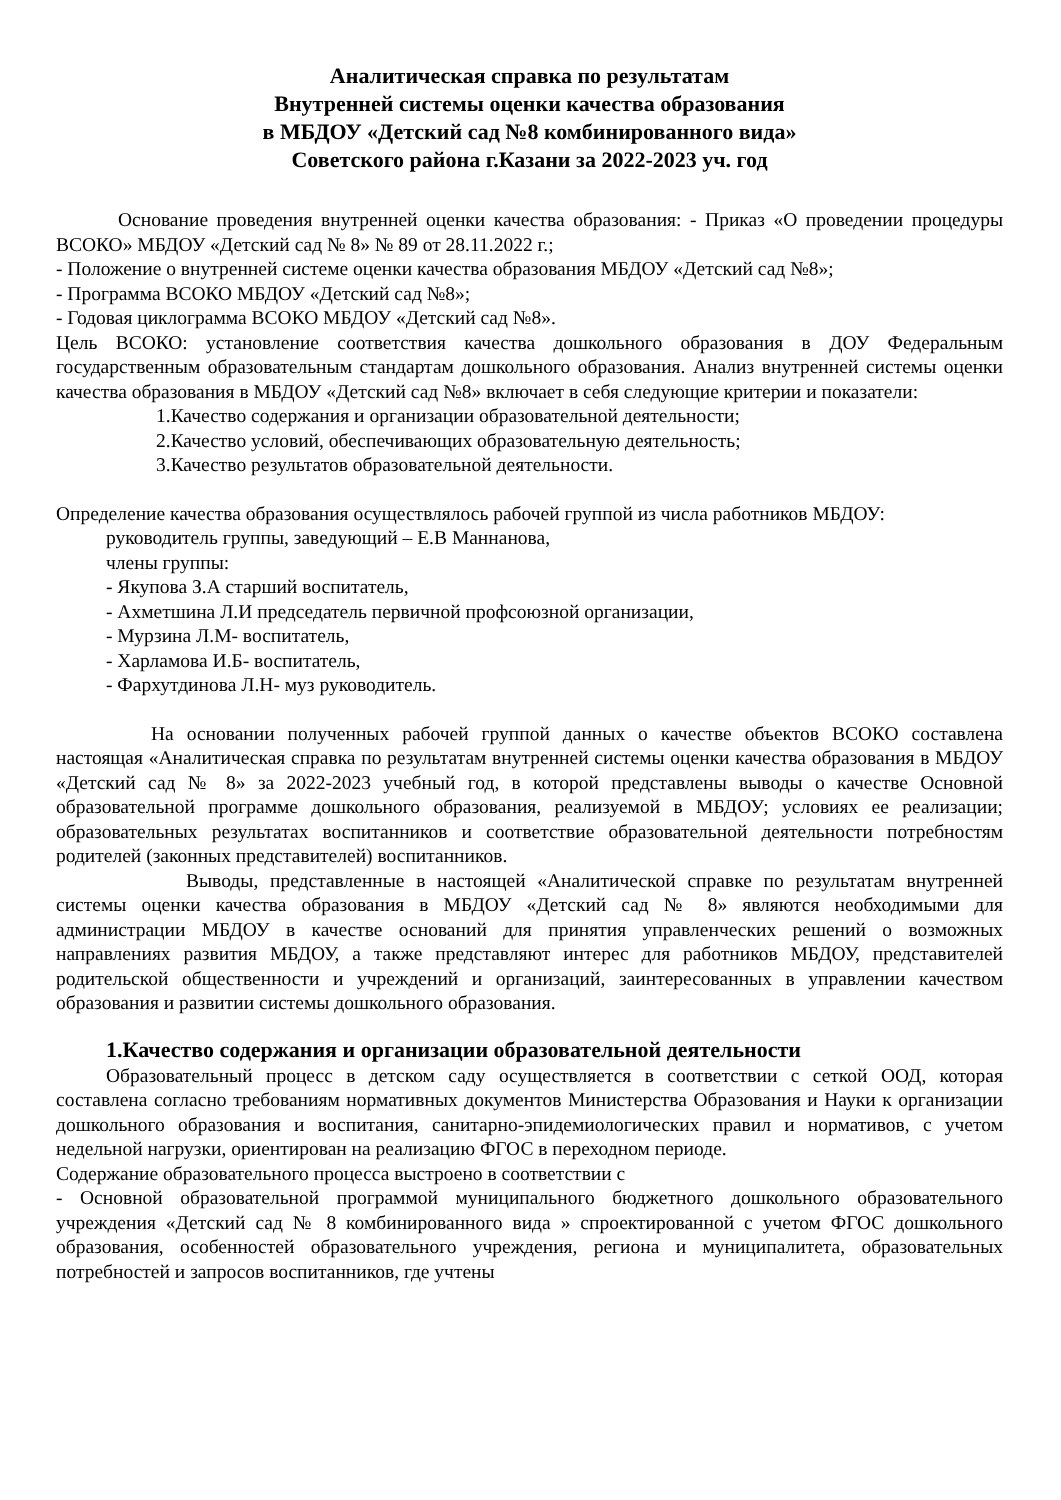Аналитическая справка по результатам
Внутренней системы оценки качества образования
в МБДОУ «Детский сад №8 комбинированного вида»
Советского района г.Казани за 2022-2023 уч. год
Основание проведения внутренней оценки качества образования: - Приказ «О проведении процедуры ВСОКО» МБДОУ «Детский сад № 8» № 89 от 28.11.2022 г.;
- Положение о внутренней системе оценки качества образования МБДОУ «Детский сад №8»;
- Программа ВСОКО МБДОУ «Детский сад №8»;
- Годовая циклограмма ВСОКО МБДОУ «Детский сад №8».
Цель ВСОКО: установление соответствия качества дошкольного образования в ДОУ Федеральным государственным образовательным стандартам дошкольного образования. Анализ внутренней системы оценки качества образования в МБДОУ «Детский сад №8» включает в себя следующие критерии и показатели:
1.Качество содержания и организации образовательной деятельности;
2.Качество условий, обеспечивающих образовательную деятельность;
3.Качество результатов образовательной деятельности.
Определение качества образования осуществлялось рабочей группой из числа работников МБДОУ:
руководитель группы, заведующий – Е.В Маннанова,
члены группы:
- Якупова З.А старший воспитатель,
- Ахметшина Л.И председатель первичной профсоюзной организации,
- Мурзина Л.М- воспитатель,
- Харламова И.Б- воспитатель,
- Фархутдинова Л.Н- муз руководитель.
На основании полученных рабочей группой данных о качестве объектов ВСОКО составлена настоящая «Аналитическая справка по результатам внутренней системы оценки качества образования в МБДОУ «Детский сад № 8» за 2022-2023 учебный год, в которой представлены выводы о качестве Основной образовательной программе дошкольного образования, реализуемой в МБДОУ; условиях ее реализации; образовательных результатах воспитанников и соответствие образовательной деятельности потребностям родителей (законных представителей) воспитанников.
Выводы, представленные в настоящей «Аналитической справке по результатам внутренней системы оценки качества образования в МБДОУ «Детский сад № 8» являются необходимыми для администрации МБДОУ в качестве оснований для принятия управленческих решений о возможных направлениях развития МБДОУ, а также представляют интерес для работников МБДОУ, представителей родительской общественности и учреждений и организаций, заинтересованных в управлении качеством образования и развитии системы дошкольного образования.
1.Качество содержания и организации образовательной деятельности
Образовательный процесс в детском саду осуществляется в соответствии с сеткой ООД, которая составлена согласно требованиям нормативных документов Министерства Образования и Науки к организации дошкольного образования и воспитания, санитарно-эпидемиологических правил и нормативов, с учетом недельной нагрузки, ориентирован на реализацию ФГОС в переходном периоде.
Содержание образовательного процесса выстроено в соответствии с
- Основной образовательной программой муниципального бюджетного дошкольного образовательного учреждения «Детский сад № 8 комбинированного вида » спроектированной с учетом ФГОС дошкольного образования, особенностей образовательного учреждения, региона и муниципалитета, образовательных потребностей и запросов воспитанников, где учтены